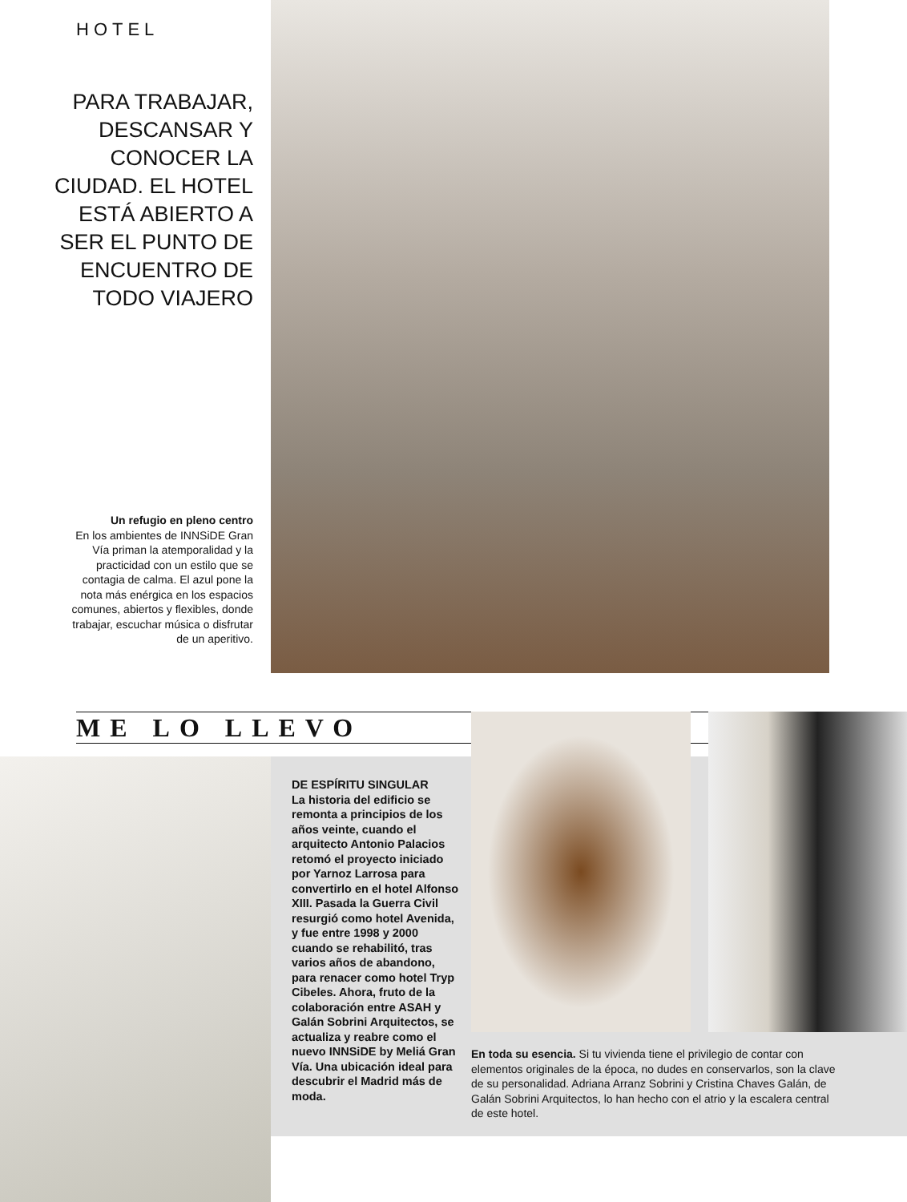HOTEL
PARA TRABAJAR, DESCANSAR Y CONOCER LA CIUDAD. EL HOTEL ESTÁ ABIERTO A SER EL PUNTO DE ENCUENTRO DE TODO VIAJERO
Un refugio en pleno centro
En los ambientes de INNSiDE Gran Vía priman la atemporalidad y la practicidad con un estilo que se contagia de calma. El azul pone la nota más enérgica en los espacios comunes, abiertos y flexibles, donde trabajar, escuchar música o disfrutar de un aperitivo.
ME LO LLEVO
DE ESPÍRITU SINGULAR
La historia del edificio se remonta a principios de los años veinte, cuando el arquitecto Antonio Palacios retomó el proyecto iniciado por Yarnoz Larrosa para convertirlo en el hotel Alfonso XIII. Pasada la Guerra Civil resurgió como hotel Avenida, y fue entre 1998 y 2000 cuando se rehabilitó, tras varios años de abandono, para renacer como hotel Tryp Cibeles. Ahora, fruto de la colaboración entre ASAH y Galán Sobrini Arquitectos, se actualiza y reabre como el nuevo INNSiDE by Meliá Gran Vía. Una ubicación ideal para descubrir el Madrid más de moda.
En toda su esencia. Si tu vivienda tiene el privilegio de contar con elementos originales de la época, no dudes en conservarlos, son la clave de su personalidad. Adriana Arranz Sobrini y Cristina Chaves Galán, de Galán Sobrini Arquitectos, lo han hecho con el atrio y la escalera central de este hotel.